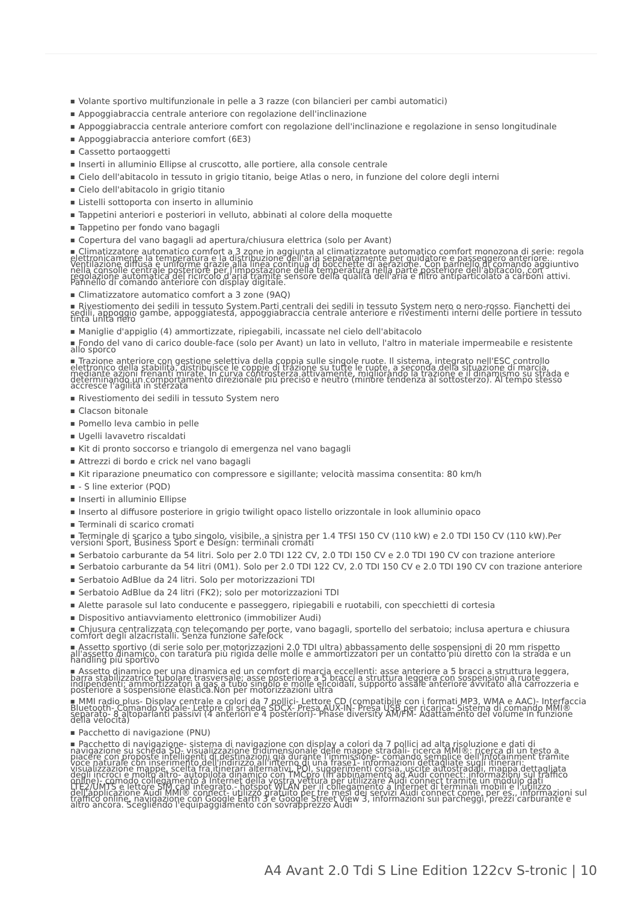■ Volante sportivo multifunzionale in pelle a 3 razze (con bilancieri per cambi automatici)
■ Appoggiabraccia centrale anteriore con regolazione dell'inclinazione
■ Appoggiabraccia centrale anteriore comfort con regolazione dell'inclinazione e regolazione in senso longitudinale
■ Appoggiabraccia anteriore comfort (6E3)
■ Cassetto portaoggetti
■ Inserti in alluminio Ellipse al cruscotto, alle portiere, alla console centrale
■ Cielo dell'abitacolo in tessuto in grigio titanio, beige Atlas o nero, in funzione del colore degli interni
■ Cielo dell'abitacolo in grigio titanio
■ Listelli sottoporta con inserto in alluminio
■ Tappetini anteriori e posteriori in velluto, abbinati al colore della moquette
■ Tappetino per fondo vano bagagli
■ Copertura del vano bagagli ad apertura/chiusura elettrica (solo per Avant)
■ Climatizzatore automatico comfort a 3 zone in aggiunta al climatizzatore automatico comfort monozona di serie: regola elettronicamente la temperatura e la distribuzione dell'aria separatamente per guidatore e passeggero anteriore. Ventilazione diffusa e uniforme grazie alla linea continua di bocchette di aerazione. Con pannello di comando aggiuntivo nella consolle centrale posteriore per l'impostazione della temperatura nella parte posteriore dell'abitacolo, con regolazione automatica del ricircolo d'aria tramite sensore della qualità dell'aria e filtro antiparticolato a carboni attivi. Pannello di comando anteriore con display digitale.
■ Climatizzatore automatico comfort a 3 zone (9AQ)
■ Rivestiomento dei sedili in tessuto System.Parti centrali dei sedili in tessuto System nero o nero-rosso. Fianchetti dei sedili, appoggio gambe, appoggiatesta, appoggiabraccia centrale anteriore e rivestimenti interni delle portiere in tessuto tinta unita nero
■ Maniglie d'appiglio (4) ammortizzate, ripiegabili, incassate nel cielo dell'abitacolo
■ Fondo del vano di carico double-face (solo per Avant) un lato in velluto, l'altro in materiale impermeabile e resistente allo sporco
■ Trazione anteriore con gestione selettiva della coppia sulle singole ruote. Il sistema, integrato nell'ESC controllo elettronico della stabilità, distribuisce le coppie di trazione su tutte le ruote, a seconda della situazione di marcia, mediante azioni frenanti mirate. In curva controsterza attivamente, migliorando la trazione e il dinamismo su strada e determinando un comportamento direzionale più preciso e neutro (minore tendenza al sottosterzo). Al tempo stesso accresce l'agilità in sterzata
■ Rivestiomento dei sedili in tessuto System nero
■ Clacson bitonale
■ Pomello leva cambio in pelle
■ Ugelli lavavetro riscaldati
■ Kit di pronto soccorso e triangolo di emergenza nel vano bagagli
■ Attrezzi di bordo e crick nel vano bagagli
■ Kit riparazione pneumatico con compressore e sigillante; velocità massima consentita: 80 km/h
■ - S line exterior (PQD)
■ Inserti in alluminio Ellipse
■ Inserto al diffusore posteriore in grigio twilight opaco listello orizzontale in look alluminio opaco
■ Terminali di scarico cromati
■ Terminale di scarico a tubo singolo, visibile, a sinistra per 1.4 TFSI 150 CV (110 kW) e 2.0 TDI 150 CV (110 kW).Per versioni Sport, Business Sport e Design: terminali cromati
■ Serbatoio carburante da 54 litri. Solo per 2.0 TDI 122 CV, 2.0 TDI 150 CV e 2.0 TDI 190 CV con trazione anteriore
■ Serbatoio carburante da 54 litri (0M1). Solo per 2.0 TDI 122 CV, 2.0 TDI 150 CV e 2.0 TDI 190 CV con trazione anteriore
■ Serbatoio AdBlue da 24 litri. Solo per motorizzazioni TDI
■ Serbatoio AdBlue da 24 litri (FK2); solo per motorizzazioni TDI
■ Alette parasole sul lato conducente e passeggero, ripiegabili e ruotabili, con specchietti di cortesia
■ Dispositivo antiavviamento elettronico (immobilizer Audi)
■ Chiusura centralizzata con telecomando per porte, vano bagagli, sportello del serbatoio; inclusa apertura e chiusura comfort degli alzacristalli. Senza funzione safelock
■ Assetto sportivo (di serie solo per motorizzazioni 2.0 TDI ultra) abbassamento delle sospensioni di 20 mm rispetto all'assetto dinamico, con taratura più rigida delle molle e ammortizzatori per un contatto più diretto con la strada e un handling più sportivo
■ Assetto dinamico per una dinamica ed un comfort di marcia eccellenti: asse anteriore a 5 bracci a struttura leggera, barra stabilizzatrice tubolare trasversale; asse posteriore a 5 bracci a struttura leggera con sospensioni a ruote indipendenti; ammortizzatori a gas a tubo singolo e molle elicoidali, supporto assale anteriore avvitato alla carrozzeria e posteriore a sospensione elastica.Non per motorizzazioni ultra
■ MMI radio plus- Display centrale a colori da 7 pollici- Lettore CD (compatibile con i formati MP3, WMA e AAC)- Interfaccia Bluetooth- Comando vocale- Lettore di schede SDCX- Presa AUX-IN- Presa USB per ricarica- Sistema di comando MMI® separato- 8 altoparlanti passivi (4 anteriori e 4 posteriori)- Phase diversity AM/FM- Adattamento del volume in funzione della velocità)
■ Pacchetto di navigazione (PNU)
■ Pacchetto di navigazione- sistema di navigazione con display a colori da 7 pollici ad alta risoluzione e dati di navigazione su scheda SD- visualizzazione tridimensionale delle mappe stradali- ricerca MMI®: ricerca di un testo a piacere con proposte intelligenti di destinazioni già durante l'immissione- comando semplice dell'Infotainment tramite voce naturale con inserimento dell'indirizzo all'interno di una frase1- informazioni dettagliate sugli itinerari: visualizzazione mappe, scelta fra itinerari alternativi, POI, suggerimenti corsia, uscite autostradali, mappa dettagliata degli incroci e molto altro- autopilota dinamico con TMCpro (in abbinamento ad Audi connect: informazioni sul traffico online)- comodo collegamento a Internet della vostra vettura per utilizzare Audi connect tramite un modulo dati LTE2/UMTS e lettore SIM cad integrato.- hotspot WLAN per il collegamento a Internet di terminali mobili e l'utilizzo dell'applicazione Audi MMI® connect- utilizzo gratuito per tre mesi dei servizi Audi connect come, per es., informazioni sul traffico online, navigazione con Google Earth 3 e Google Street View 3, informazioni sui parcheggi, prezzi carburante e altro ancora. Scegliendo l'equipaggiamento con sovrapprezzo Audi
A4 Avant 2.0 Tdi S Line Edition 122cv S-tronic | 10